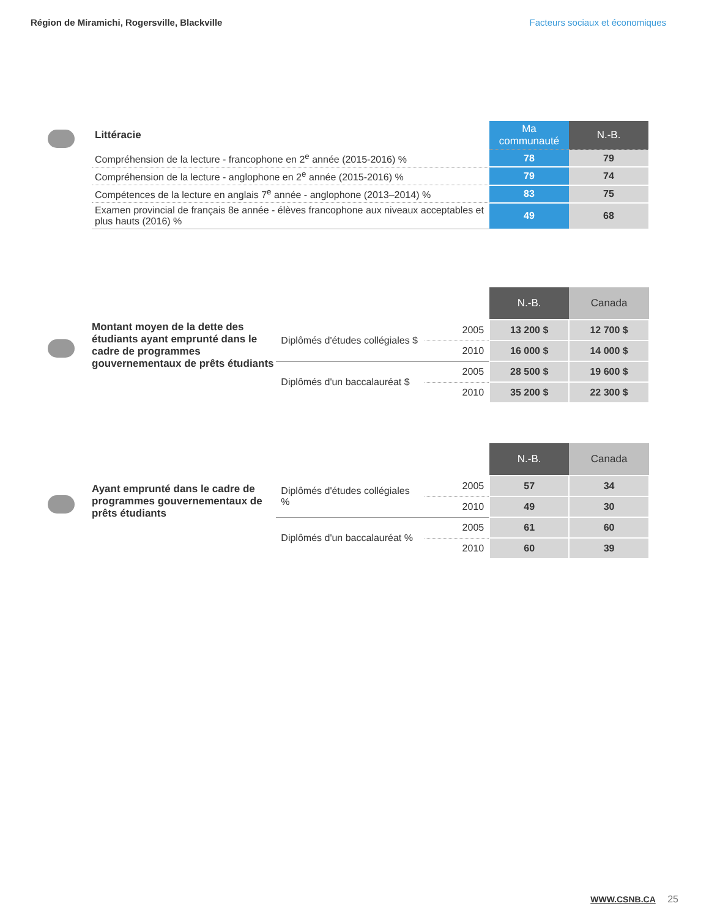Région de Miramichi, Rogersville, Blackville Facteurs sociaux et économiques
| Littéracie | Ma communauté | N.-B. |
| Compréhension de la lecture - francophone en 2<sup>e</sup> année (2015-2016) % | 78 | 79 |
| Compréhension de la lecture - anglophone en 2<sup>e</sup> année (2015-2016) % | 79 | 74 |
| Compétences de la lecture en anglais 7<sup>e</sup> année - anglophone (2013–2014) % | 83 | 75 |
| Examen provincial de français 8e année - élèves francophone aux niveaux acceptables et plus hauts (2016) % | 49 | 68 |
Montant moyen de la dette des étudiants ayant emprunté dans le cadre de programmes gouvernementaux de prêts étudiants
| | | N.-B. | Canada |
| Diplômés d'études collégiales $ | 2005 | 13 200 $ | 12 700 $ |
| | 2010 | 16 000 $ | 14 000 $ |
| Diplômés d'un baccalauréat $ | 2005 | 28 500 $ | 19 600 $ |
| | 2010 | 35 200 $ | 22 300 $ |
Ayant emprunté dans le cadre de programmes gouvernementaux de prêts étudiants
| | | N.-B. | Canada |
| Diplômés d'études collégiales % | 2005 | 57 | 34 |
| | 2010 | 49 | 30 |
| Diplômés d'un baccalauréat % | 2005 | 61 | 60 |
| | 2010 | 60 | 39 |
WWW.CSNB.CA 25